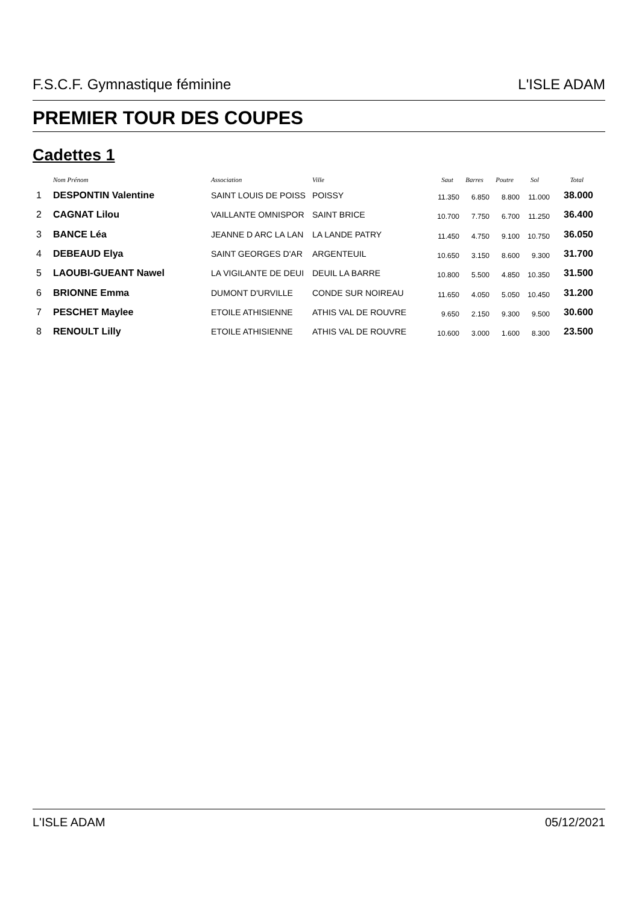F.S.C.F. Gymnastique féminine L'ISLE ADAM
PREMIER TOUR DES COUPES
Cadettes 1
| | Nom Prénom | Association | Ville | Saut | Barres | Poutre | Sol | Total |
| --- | --- | --- | --- | --- | --- | --- | --- | --- |
| 1 | DESPONTIN Valentine | SAINT LOUIS DE POISS | POISSY | 11.350 | 6.850 | 8.800 | 11.000 | 38.000 |
| 2 | CAGNAT Lilou | VAILLANTE OMNISPOR | SAINT BRICE | 10.700 | 7.750 | 6.700 | 11.250 | 36.400 |
| 3 | BANCE Léa | JEANNE D ARC LA LAN | LA LANDE PATRY | 11.450 | 4.750 | 9.100 | 10.750 | 36.050 |
| 4 | DEBEAUD Elya | SAINT GEORGES D'AR | ARGENTEUIL | 10.650 | 3.150 | 8.600 | 9.300 | 31.700 |
| 5 | LAOUBI-GUEANT Nawel | LA VIGILANTE DE DEUI | DEUIL LA BARRE | 10.800 | 5.500 | 4.850 | 10.350 | 31.500 |
| 6 | BRIONNE Emma | DUMONT D'URVILLE | CONDE SUR NOIREAU | 11.650 | 4.050 | 5.050 | 10.450 | 31.200 |
| 7 | PESCHET Maylee | ETOILE ATHISIENNE | ATHIS VAL DE ROUVRE | 9.650 | 2.150 | 9.300 | 9.500 | 30.600 |
| 8 | RENOULT Lilly | ETOILE ATHISIENNE | ATHIS VAL DE ROUVRE | 10.600 | 3.000 | 1.600 | 8.300 | 23.500 |
L'ISLE ADAM 05/12/2021